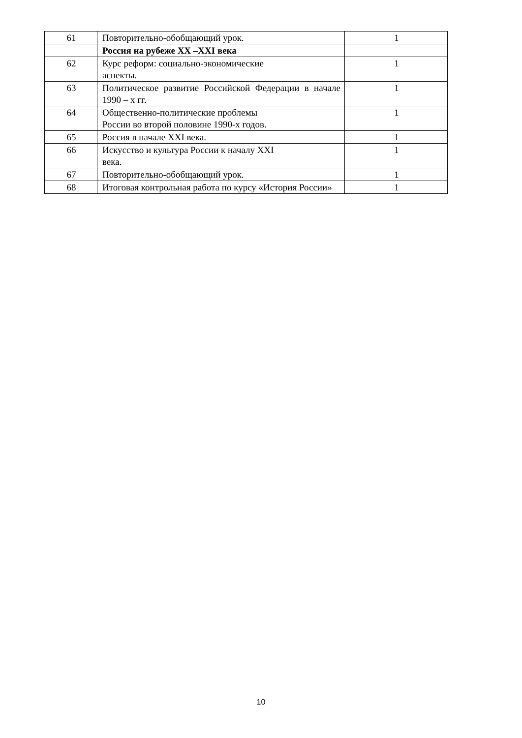| 61 | Повторительно-обобщающий урок. | 1 |
| | Россия на рубеже XX –XXI века | |
| 62 | Курс реформ: социально-экономические аспекты. | 1 |
| 63 | Политическое развитие Российской Федерации в начале 1990 – х гг. | 1 |
| 64 | Общественно-политические проблемы России во второй половине 1990-х годов. | 1 |
| 65 | Россия в начале XXI века. | 1 |
| 66 | Искусство и культура России к началу XXI века. | 1 |
| 67 | Повторительно-обобщающий урок. | 1 |
| 68 | Итоговая контрольная работа по курсу «История России» | 1 |
10